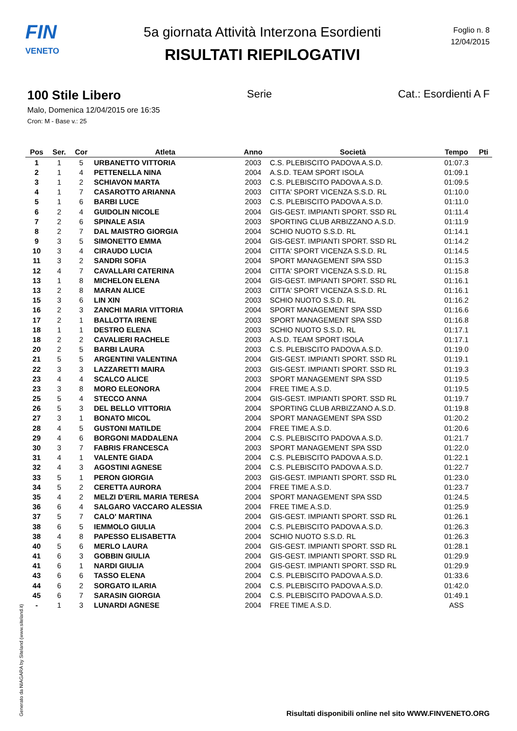FIN
VENETO
5a giornata Attività Interzona Esordienti
RISULTATI RIEPILOGATIVI
Foglio n. 8
12/04/2015
100 Stile Libero Serie Cat.: Esordienti A F
Malo, Domenica 12/04/2015 ore 16:35
Cron: M - Base v.: 25
| Pos | Ser. | Cor | Atleta | Anno | Società | Tempo | Pti |
| --- | --- | --- | --- | --- | --- | --- | --- |
| 1 | 1 | 5 | URBANETTO VITTORIA | 2003 | C.S. PLEBISCITO PADOVA A.S.D. | 01:07.3 | |
| 2 | 1 | 4 | PETTENELLA NINA | 2004 | A.S.D. TEAM SPORT ISOLA | 01:09.1 | |
| 3 | 1 | 2 | SCHIAVON MARTA | 2003 | C.S. PLEBISCITO PADOVA A.S.D. | 01:09.5 | |
| 4 | 1 | 7 | CASAROTTO ARIANNA | 2003 | CITTA' SPORT VICENZA S.S.D. RL | 01:10.0 | |
| 5 | 1 | 6 | BARBI LUCE | 2003 | C.S. PLEBISCITO PADOVA A.S.D. | 01:11.0 | |
| 6 | 2 | 4 | GUIDOLIN NICOLE | 2004 | GIS-GEST. IMPIANTI SPORT. SSD RL | 01:11.4 | |
| 7 | 2 | 6 | SPINALE ASIA | 2003 | SPORTING CLUB ARBIZZANO A.S.D. | 01:11.9 | |
| 8 | 2 | 7 | DAL MAISTRO GIORGIA | 2004 | SCHIO NUOTO S.S.D. RL | 01:14.1 | |
| 9 | 3 | 5 | SIMONETTO EMMA | 2004 | GIS-GEST. IMPIANTI SPORT. SSD RL | 01:14.2 | |
| 10 | 3 | 4 | CIRAUDO LUCIA | 2004 | CITTA' SPORT VICENZA S.S.D. RL | 01:14.5 | |
| 11 | 3 | 2 | SANDRI SOFIA | 2004 | SPORT MANAGEMENT SPA SSD | 01:15.3 | |
| 12 | 4 | 7 | CAVALLARI CATERINA | 2004 | CITTA' SPORT VICENZA S.S.D. RL | 01:15.8 | |
| 13 | 1 | 8 | MICHELON ELENA | 2004 | GIS-GEST. IMPIANTI SPORT. SSD RL | 01:16.1 | |
| 13 | 2 | 8 | MARAN ALICE | 2003 | CITTA' SPORT VICENZA S.S.D. RL | 01:16.1 | |
| 15 | 3 | 6 | LIN XIN | 2003 | SCHIO NUOTO S.S.D. RL | 01:16.2 | |
| 16 | 2 | 3 | ZANCHI MARIA VITTORIA | 2004 | SPORT MANAGEMENT SPA SSD | 01:16.6 | |
| 17 | 2 | 1 | BALLOTTA IRENE | 2003 | SPORT MANAGEMENT SPA SSD | 01:16.8 | |
| 18 | 1 | 1 | DESTRO ELENA | 2003 | SCHIO NUOTO S.S.D. RL | 01:17.1 | |
| 18 | 2 | 2 | CAVALIERI RACHELE | 2003 | A.S.D. TEAM SPORT ISOLA | 01:17.1 | |
| 20 | 2 | 5 | BARBI LAURA | 2003 | C.S. PLEBISCITO PADOVA A.S.D. | 01:19.0 | |
| 21 | 5 | 5 | ARGENTINI VALENTINA | 2004 | GIS-GEST. IMPIANTI SPORT. SSD RL | 01:19.1 | |
| 22 | 3 | 3 | LAZZARETTI MAIRA | 2003 | GIS-GEST. IMPIANTI SPORT. SSD RL | 01:19.3 | |
| 23 | 4 | 4 | SCALCO ALICE | 2003 | SPORT MANAGEMENT SPA SSD | 01:19.5 | |
| 23 | 3 | 8 | MORO ELEONORA | 2004 | FREE TIME A.S.D. | 01:19.5 | |
| 25 | 5 | 4 | STECCO ANNA | 2004 | GIS-GEST. IMPIANTI SPORT. SSD RL | 01:19.7 | |
| 26 | 5 | 3 | DEL BELLO VITTORIA | 2004 | SPORTING CLUB ARBIZZANO A.S.D. | 01:19.8 | |
| 27 | 3 | 1 | BONATO MICOL | 2004 | SPORT MANAGEMENT SPA SSD | 01:20.2 | |
| 28 | 4 | 5 | GUSTONI MATILDE | 2004 | FREE TIME A.S.D. | 01:20.6 | |
| 29 | 4 | 6 | BORGONI MADDALENA | 2004 | C.S. PLEBISCITO PADOVA A.S.D. | 01:21.7 | |
| 30 | 3 | 7 | FABRIS FRANCESCA | 2003 | SPORT MANAGEMENT SPA SSD | 01:22.0 | |
| 31 | 4 | 1 | VALENTE GIADA | 2004 | C.S. PLEBISCITO PADOVA A.S.D. | 01:22.1 | |
| 32 | 4 | 3 | AGOSTINI AGNESE | 2004 | C.S. PLEBISCITO PADOVA A.S.D. | 01:22.7 | |
| 33 | 5 | 1 | PERON GIORGIA | 2003 | GIS-GEST. IMPIANTI SPORT. SSD RL | 01:23.0 | |
| 34 | 5 | 2 | CERETTA AURORA | 2004 | FREE TIME A.S.D. | 01:23.7 | |
| 35 | 4 | 2 | MELZI D'ERIL MARIA TERESA | 2004 | SPORT MANAGEMENT SPA SSD | 01:24.5 | |
| 36 | 6 | 4 | SALGARO VACCARO ALESSIA | 2004 | FREE TIME A.S.D. | 01:25.9 | |
| 37 | 5 | 7 | CALO' MARTINA | 2004 | GIS-GEST. IMPIANTI SPORT. SSD RL | 01:26.1 | |
| 38 | 6 | 5 | IEMMOLO GIULIA | 2004 | C.S. PLEBISCITO PADOVA A.S.D. | 01:26.3 | |
| 38 | 4 | 8 | PAPESSO ELISABETTA | 2004 | SCHIO NUOTO S.S.D. RL | 01:26.3 | |
| 40 | 5 | 6 | MERLO LAURA | 2004 | GIS-GEST. IMPIANTI SPORT. SSD RL | 01:28.1 | |
| 41 | 6 | 3 | GOBBIN GIULIA | 2004 | GIS-GEST. IMPIANTI SPORT. SSD RL | 01:29.9 | |
| 41 | 6 | 1 | NARDI GIULIA | 2004 | GIS-GEST. IMPIANTI SPORT. SSD RL | 01:29.9 | |
| 43 | 6 | 6 | TASSO ELENA | 2004 | C.S. PLEBISCITO PADOVA A.S.D. | 01:33.6 | |
| 44 | 6 | 2 | SORGATO ILARIA | 2004 | C.S. PLEBISCITO PADOVA A.S.D. | 01:42.0 | |
| 45 | 6 | 7 | SARASIN GIORGIA | 2004 | C.S. PLEBISCITO PADOVA A.S.D. | 01:49.1 | |
| - | 1 | 3 | LUNARDI AGNESE | 2004 | FREE TIME A.S.D. | ASS | |
Generato da NIAGARA by Siteland (www.siteland.it)
Risultati disponibili online nel sito WWW.FINVENETO.ORG